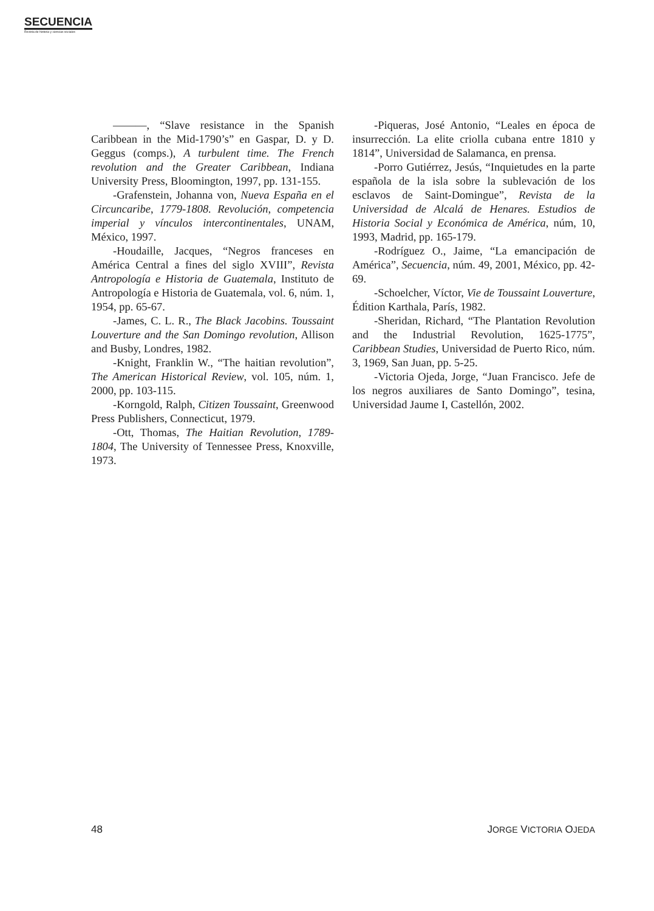SECUENCIA
Revista de historia y ciencias sociales
———, “Slave resistance in the Spanish Caribbean in the Mid-1790’s” en Gaspar, D. y D. Geggus (comps.), A turbulent time. The French revolution and the Greater Caribbean, Indiana University Press, Bloomington, 1997, pp. 131-155.
-Grafenstein, Johanna von, Nueva España en el Circuncaribe, 1779-1808. Revolución, competencia imperial y vínculos intercontinentales, UNAM, México, 1997.
-Houdaille, Jacques, “Negros franceses en América Central a fines del siglo XVIII”, Revista Antropología e Historia de Guatemala, Instituto de Antropología e Historia de Guatemala, vol. 6, núm. 1, 1954, pp. 65-67.
-James, C. L. R., The Black Jacobins. Toussaint Louverture and the San Domingo revolution, Allison and Busby, Londres, 1982.
-Knight, Franklin W., “The haitian revolution”, The American Historical Review, vol. 105, núm. 1, 2000, pp. 103-115.
-Korngold, Ralph, Citizen Toussaint, Greenwood Press Publishers, Connecticut, 1979.
-Ott, Thomas, The Haitian Revolution, 1789-1804, The University of Tennessee Press, Knoxville, 1973.
-Piqueras, José Antonio, “Leales en época de insurrección. La elite criolla cubana entre 1810 y 1814”, Universidad de Salamanca, en prensa.
-Porro Gutiérrez, Jesús, “Inquietudes en la parte española de la isla sobre la sublevación de los esclavos de Saint-Domingue”, Revista de la Universidad de Alcalá de Henares. Estudios de Historia Social y Económica de América, núm, 10, 1993, Madrid, pp. 165-179.
-Rodríguez O., Jaime, “La emancipación de América”, Secuencia, núm. 49, 2001, México, pp. 42-69.
-Schoelcher, Víctor, Vie de Toussaint Louverture, Édition Karthala, París, 1982.
-Sheridan, Richard, “The Plantation Revolution and the Industrial Revolution, 1625-1775”, Caribbean Studies, Universidad de Puerto Rico, núm. 3, 1969, San Juan, pp. 5-25.
-Victoria Ojeda, Jorge, “Juan Francisco. Jefe de los negros auxiliares de Santo Domingo”, tesina, Universidad Jaume I, Castellón, 2002.
48 JORGE VICTORIA OJEDA